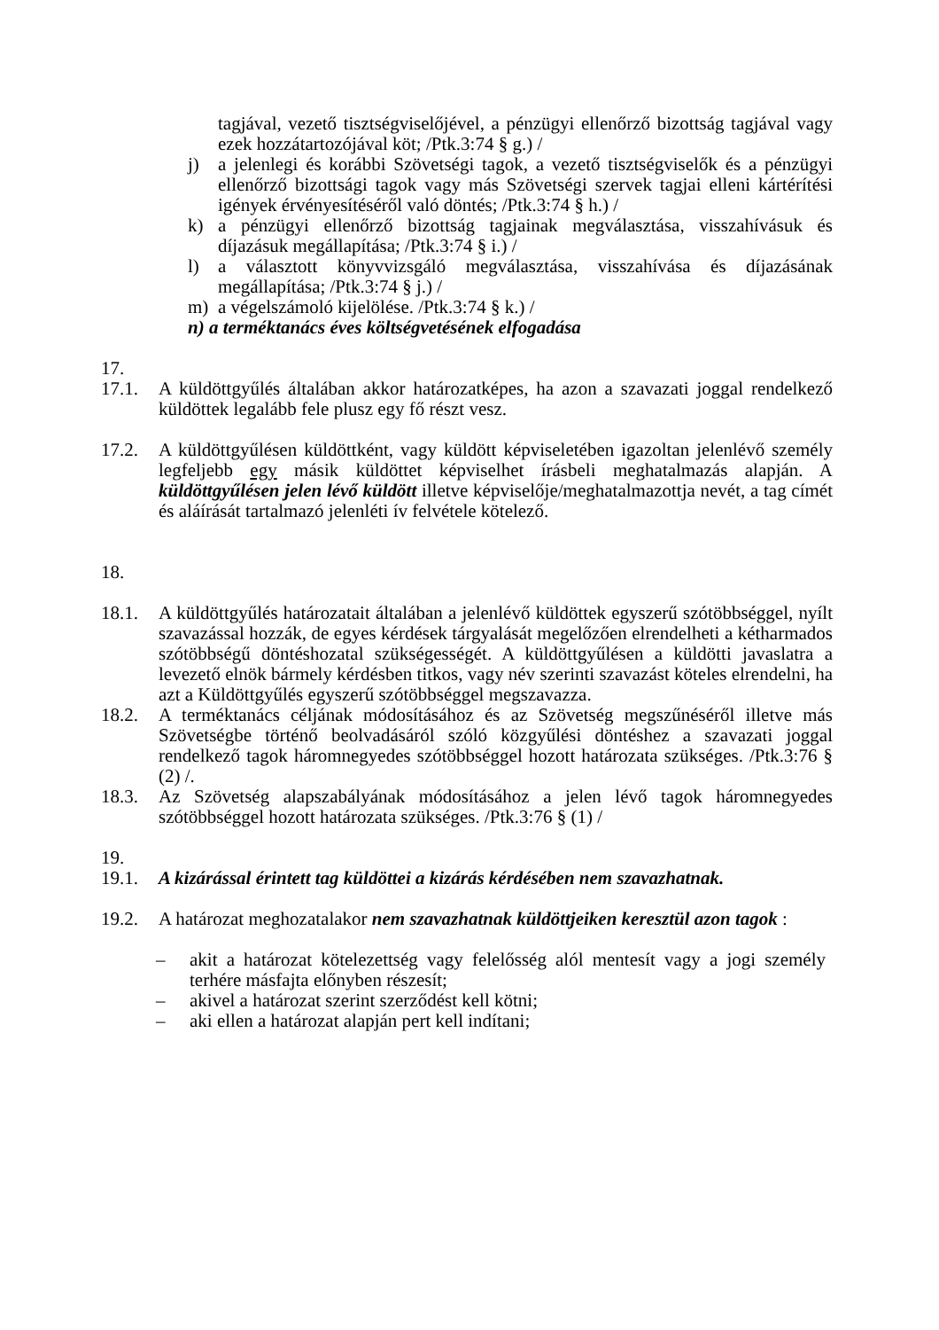tagjával, vezető tisztségviselőjével, a pénzügyi ellenőrző bizottság tagjával vagy ezek hozzátartozójával köt; /Ptk.3:74 § g.) /
j) a jelenlegi és korábbi Szövetségi tagok, a vezető tisztségviselők és a pénzügyi ellenőrző bizottsági tagok vagy más Szövetségi szervek tagjai elleni kártérítési igények érvényesítéséről való döntés; /Ptk.3:74 § h.) /
k) a pénzügyi ellenőrző bizottság tagjainak megválasztása, visszahívásuk és díjazásuk megállapítása; /Ptk.3:74 § i.) /
l) a választott könyvvizsgáló megválasztása, visszahívása és díjazásának megállapítása; /Ptk.3:74 § j.) /
m) a végelszámoló kijelölése. /Ptk.3:74 § k.) /
n) a terméktanács éves költségvetésének elfogadása
17.
17.1. A küldöttgyűlés általában akkor határozatképes, ha azon a szavazati joggal rendelkező küldöttek legalább fele plusz egy fő részt vesz.
17.2. A küldöttgyűlésen küldöttként, vagy küldött képviseletében igazoltan jelenlévő személy legfeljebb egy másik küldöttet képviselhet írásbeli meghatalmazás alapján. A küldöttgyűlésen jelen lévő küldött illetve képviselője/meghatalmazottja nevét, a tag címét és aláírását tartalmazó jelenléti ív felvétele kötelező.
18.
18.1. A küldöttgyűlés határozatait általában a jelenlévő küldöttek egyszerű szótöbbséggel, nyílt szavazással hozzák, de egyes kérdések tárgyalását megelőzően elrendelheti a kétharmados szótöbbségű döntéshozatal szükségességét. A küldöttgyűlésen a küldötti javaslatra a levezető elnök bármely kérdésben titkos, vagy név szerinti szavazást köteles elrendelni, ha azt a Küldöttgyűlés egyszerű szótöbbséggel megszavazza.
18.2. A terméktanács céljának módosításához és az Szövetség megszűnéséről illetve más Szövetségbe történő beolvadásáról szóló közgyűlési döntéshez a szavazati joggal rendelkező tagok háromnegyedes szótöbbséggel hozott határozata szükséges. /Ptk.3:76 § (2) /.
18.3. Az Szövetség alapszabályának módosításához a jelen lévő tagok háromnegyedes szótöbbséggel hozott határozata szükséges. /Ptk.3:76 § (1) /
19.
19.1. A kizárással érintett tag küldöttei a kizárás kérdésében nem szavazhatnak.
19.2. A határozat meghozatalakor nem szavazhatnak küldöttjeiken keresztül azon tagok :
– akit a határozat kötelezettség vagy felelősség alól mentesít vagy a jogi személy terhére másfajta előnyben részesít;
– akivel a határozat szerint szerződést kell kötni;
– aki ellen a határozat alapján pert kell indítani;